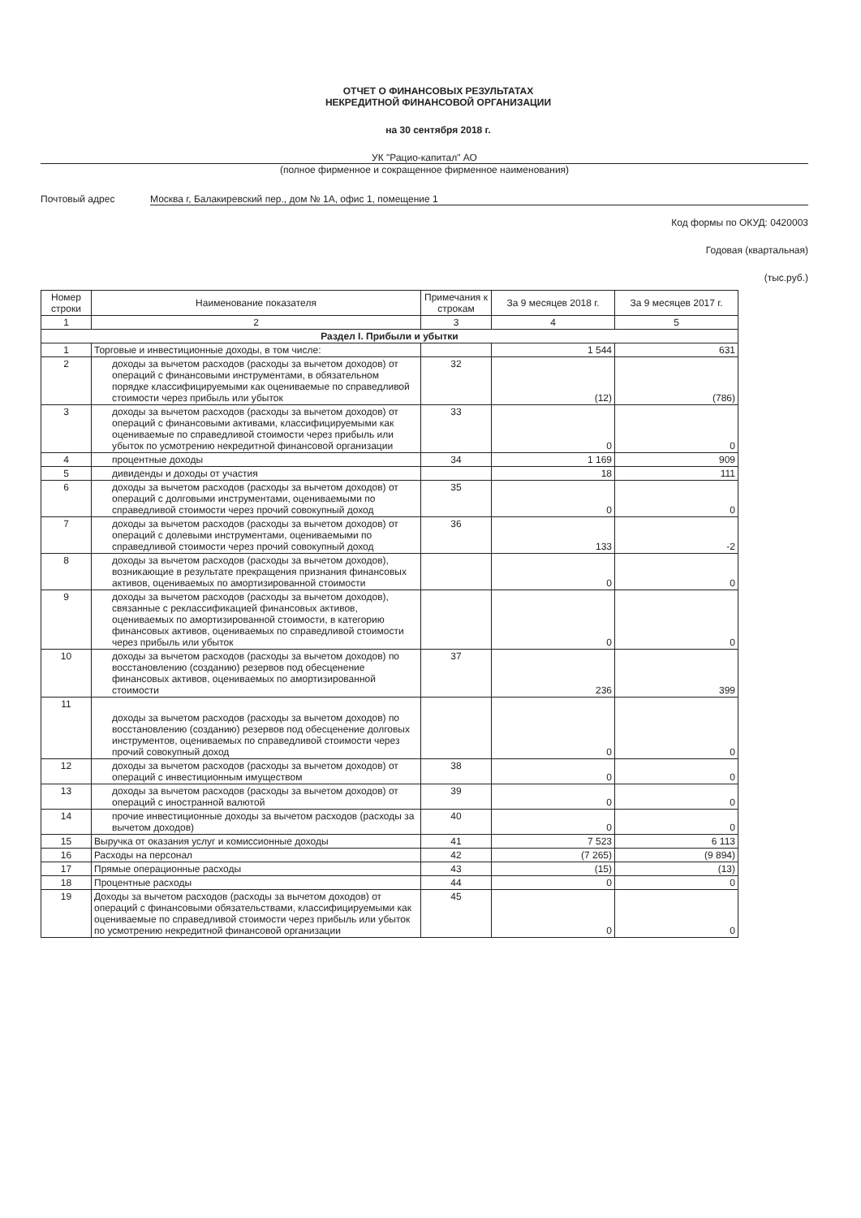ОТЧЕТ О ФИНАНСОВЫХ РЕЗУЛЬТАТАХ
НЕКРЕДИТНОЙ ФИНАНСОВОЙ ОРГАНИЗАЦИИ
на 30 сентября 2018 г.
УК "Рацио-капитал" АО
(полное фирменное и сокращенное фирменное наименования)
Почтовый адрес Москва г, Балакиревский пер., дом № 1А, офис 1, помещение 1
Код формы по ОКУД: 0420003
Годовая (квартальная)
(тыс.руб.)
| Номер строки | Наименование показателя | Примечания к строкам | За 9 месяцев 2018 г. | За 9 месяцев 2017 г. |
| --- | --- | --- | --- | --- |
| 1 | 2 | 3 | 4 | 5 |
| Раздел I. Прибыли и убытки | | | | |
| 1 | Торговые и инвестиционные доходы, в том числе: | | 1 544 | 631 |
| 2 | доходы за вычетом расходов (расходы за вычетом доходов) от операций с финансовыми инструментами, в обязательном порядке классифицируемыми как оцениваемые по справедливой стоимости через прибыль или убыток | 32 | (12) | (786) |
| 3 | доходы за вычетом расходов (расходы за вычетом доходов) от операций с финансовыми активами, классифицируемыми как оцениваемые по справедливой стоимости через прибыль или убыток по усмотрению некредитной финансовой организации | 33 | 0 | 0 |
| 4 | процентные доходы | 34 | 1 169 | 909 |
| 5 | дивиденды и доходы от участия | | 18 | 111 |
| 6 | доходы за вычетом расходов (расходы за вычетом доходов) от операций с долговыми инструментами, оцениваемыми по справедливой стоимости через прочий совокупный доход | 35 | 0 | 0 |
| 7 | доходы за вычетом расходов (расходы за вычетом доходов) от операций с долевыми инструментами, оцениваемыми по справедливой стоимости через прочий совокупный доход | 36 | 133 | -2 |
| 8 | доходы за вычетом расходов (расходы за вычетом доходов), возникающие в результате прекращения признания финансовых активов, оцениваемых по амортизированной стоимости | | 0 | 0 |
| 9 | доходы за вычетом расходов (расходы за вычетом доходов), связанные с реклассификацией финансовых активов, оцениваемых по амортизированной стоимости, в категорию финансовых активов, оцениваемых по справедливой стоимости через прибыль или убыток | | 0 | 0 |
| 10 | доходы за вычетом расходов (расходы за вычетом доходов) по восстановлению (созданию) резервов под обесценение финансовых активов, оцениваемых по амортизированной стоимости | 37 | 236 | 399 |
| 11 | доходы за вычетом расходов (расходы за вычетом доходов) по восстановлению (созданию) резервов под обесценение долговых инструментов, оцениваемых по справедливой стоимости через прочий совокупный доход | | 0 | 0 |
| 12 | доходы за вычетом расходов (расходы за вычетом доходов) от операций с инвестиционным имуществом | 38 | 0 | 0 |
| 13 | доходы за вычетом расходов (расходы за вычетом доходов) от операций с иностранной валютой | 39 | 0 | 0 |
| 14 | прочие инвестиционные доходы за вычетом расходов (расходы за вычетом доходов) | 40 | 0 | 0 |
| 15 | Выручка от оказания услуг и комиссионные доходы | 41 | 7 523 | 6 113 |
| 16 | Расходы на персонал | 42 | (7 265) | (9 894) |
| 17 | Прямые операционные расходы | 43 | (15) | (13) |
| 18 | Процентные расходы | 44 | 0 | 0 |
| 19 | Доходы за вычетом расходов (расходы за вычетом доходов) от операций с финансовыми обязательствами, классифицируемыми как оцениваемые по справедливой стоимости через прибыль или убыток по усмотрению некредитной финансовой организации | 45 | 0 | 0 |